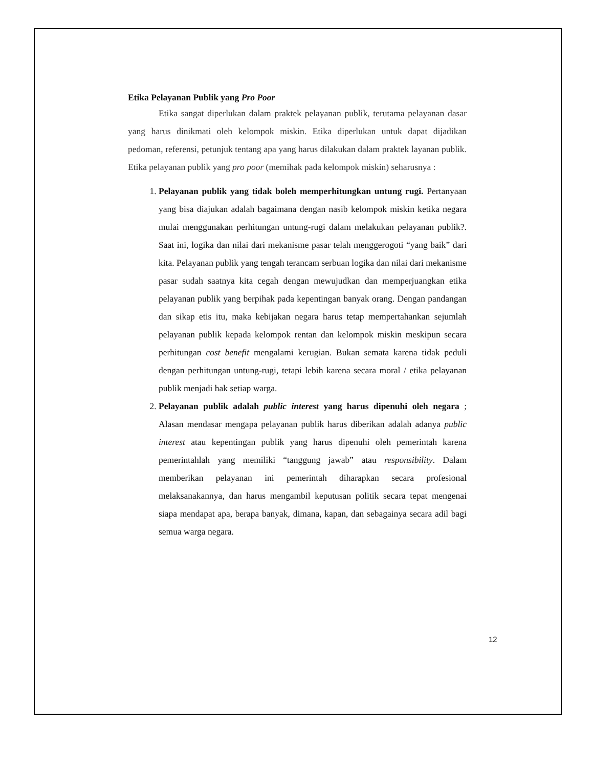Etika Pelayanan Publik yang Pro Poor
Etika sangat diperlukan dalam praktek pelayanan publik, terutama pelayanan dasar yang harus dinikmati oleh kelompok miskin. Etika diperlukan untuk dapat dijadikan pedoman, referensi, petunjuk tentang apa yang harus dilakukan dalam praktek layanan publik. Etika pelayanan publik yang pro poor (memihak pada kelompok miskin) seharusnya :
1. Pelayanan publik yang tidak boleh memperhitungkan untung rugi. Pertanyaan yang bisa diajukan adalah bagaimana dengan nasib kelompok miskin ketika negara mulai menggunakan perhitungan untung-rugi dalam melakukan pelayanan publik?. Saat ini, logika dan nilai dari mekanisme pasar telah menggerogoti “yang baik” dari kita. Pelayanan publik yang tengah terancam serbuan logika dan nilai dari mekanisme pasar sudah saatnya kita cegah dengan mewujudkan dan memperjuangkan etika pelayanan publik yang berpihak pada kepentingan banyak orang. Dengan pandangan dan sikap etis itu, maka kebijakan negara harus tetap mempertahankan sejumlah pelayanan publik kepada kelompok rentan dan kelompok miskin meskipun secara perhitungan cost benefit mengalami kerugian. Bukan semata karena tidak peduli dengan perhitungan untung-rugi, tetapi lebih karena secara moral / etika pelayanan publik menjadi hak setiap warga.
2. Pelayanan publik adalah public interest yang harus dipenuhi oleh negara ; Alasan mendasar mengapa pelayanan publik harus diberikan adalah adanya public interest atau kepentingan publik yang harus dipenuhi oleh pemerintah karena pemerintahlah yang memiliki “tanggung jawab” atau responsibility. Dalam memberikan pelayanan ini pemerintah diharapkan secara profesional melaksanakannya, dan harus mengambil keputusan politik secara tepat mengenai siapa mendapat apa, berapa banyak, dimana, kapan, dan sebagainya secara adil bagi semua warga negara.
12